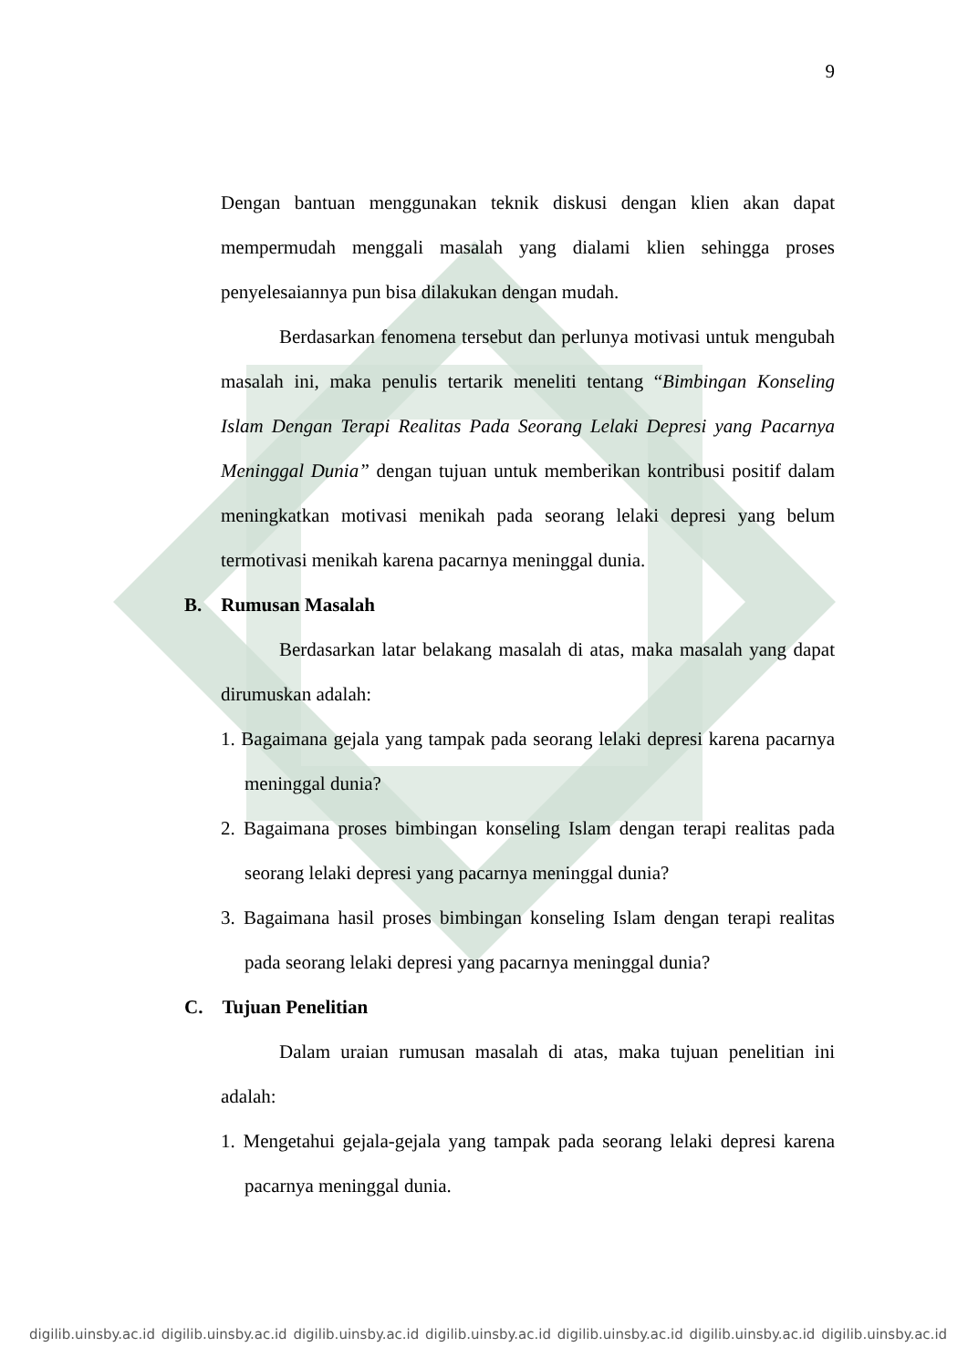9
Dengan bantuan menggunakan teknik diskusi dengan klien akan dapat mempermudah menggali masalah yang dialami klien sehingga proses penyelesaiannya pun bisa dilakukan dengan mudah.
Berdasarkan fenomena tersebut dan perlunya motivasi untuk mengubah masalah ini, maka penulis tertarik meneliti tentang “Bimbingan Konseling Islam Dengan Terapi Realitas Pada Seorang Lelaki Depresi yang Pacarnya Meninggal Dunia” dengan tujuan untuk memberikan kontribusi positif dalam meningkatkan motivasi menikah pada seorang lelaki depresi yang belum termotivasi menikah karena pacarnya meninggal dunia.
B. Rumusan Masalah
Berdasarkan latar belakang masalah di atas, maka masalah yang dapat dirumuskan adalah:
1. Bagaimana gejala yang tampak pada seorang lelaki depresi karena pacarnya meninggal dunia?
2. Bagaimana proses bimbingan konseling Islam dengan terapi realitas pada seorang lelaki depresi yang pacarnya meninggal dunia?
3. Bagaimana hasil proses bimbingan konseling Islam dengan terapi realitas pada seorang lelaki depresi yang pacarnya meninggal dunia?
C. Tujuan Penelitian
Dalam uraian rumusan masalah di atas, maka tujuan penelitian ini adalah:
1. Mengetahui gejala-gejala yang tampak pada seorang lelaki depresi karena pacarnya meninggal dunia.
digilib.uinsby.ac.id digilib.uinsby.ac.id digilib.uinsby.ac.id digilib.uinsby.ac.id digilib.uinsby.ac.id digilib.uinsby.ac.id digilib.uinsby.ac.id